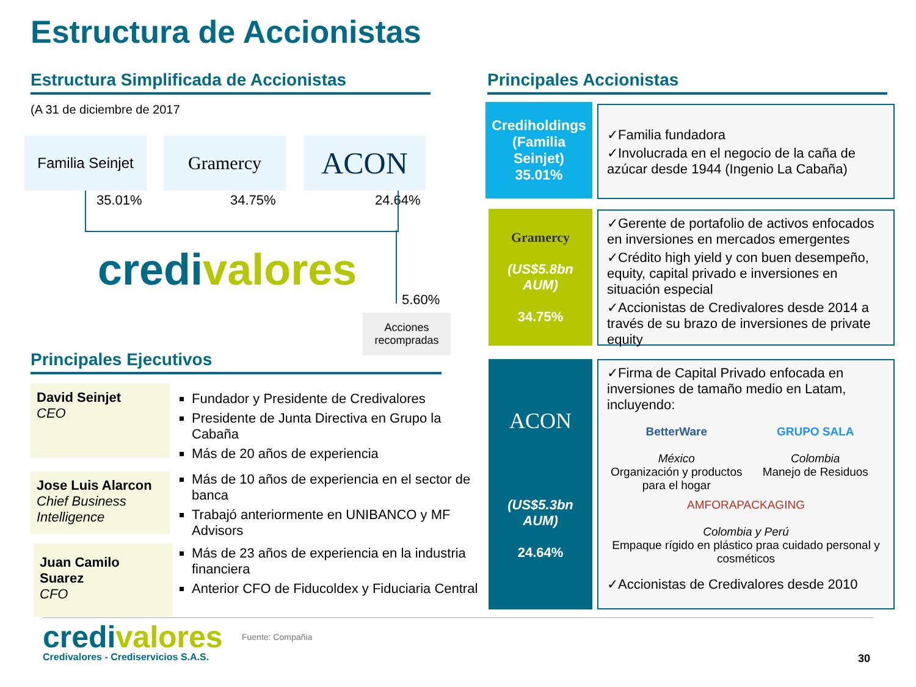Estructura de Accionistas
Estructura Simplificada de Accionistas
(A 31 de diciembre de 2017
Familia Seinjet
Gramercy ACON
35.01% 34.75% 24.64%
credivalores
5.60%
Acciones recompradas
Principales Ejecutivos
David Seinjet
CEO
Fundador y Presidente de Credivalores
Presidente de Junta Directiva en Grupo la Cabaña
Más de 20 años de experiencia
Jose Luis Alarcon
Chief Business Intelligence
Más de 10 años de experiencia en el sector de banca
Trabajó anteriormente en UNIBANCO y MF Advisors
Juan Camilo Suarez
CFO
Más de 23 años de experiencia en la industria financiera
Anterior CFO de Fiducoldex y Fiduciaria Central
Principales Accionistas
Crediholdings (Familia Seinjet)
35.01%
✓Familia fundadora
✓Involucrada en el negocio de la caña de azúcar desde 1944 (Ingenio La Cabaña)
Gramercy
(US$5.8bn AUM)
34.75%
✓Gerente de portafolio de activos enfocados en inversiones en mercados emergentes
✓Crédito high yield y con buen desempeño, equity, capital privado e inversiones en situación especial
✓Accionistas de Credivalores desde 2014 a través de su brazo de inversiones de private equity
ACON
(US$5.3bn AUM)
24.64%
✓Firma de Capital Privado enfocada en inversiones de tamaño medio en Latam, incluyendo:
BetterWare
México
Organización y productos para el hogar
GRUPO SALA
Colombia
Manejo de Residuos
AMFORAPACKAGING
Colombia y Perú
Empaque rígido en plástico praa cuidado personal y cosméticos
✓Accionistas de Credivalores desde 2010
credivalores
Credivalores - Crediservicios S.A.S.
Fuente: Compañia
30